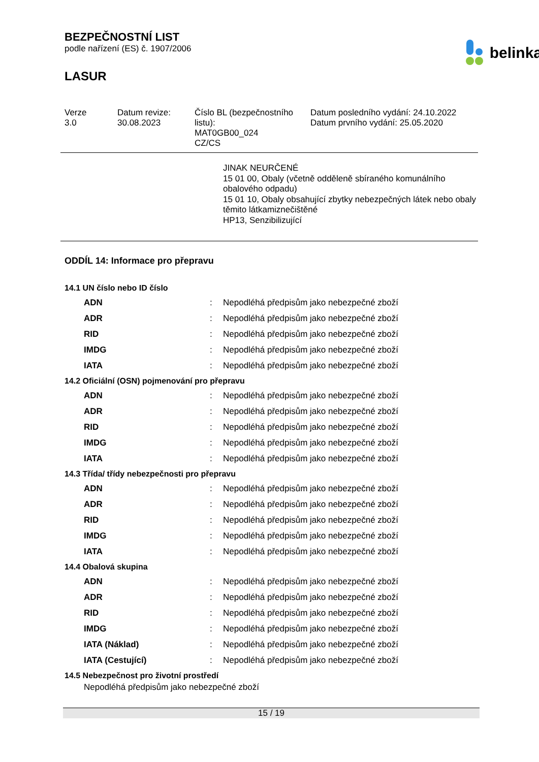BEZPEČNOSTNÍ LIST
podle nařízení (ES) č. 1907/2006
belinka
LASUR
Verze
3.0
Datum revize:
30.08.2023
Číslo BL (bezpečnostního listu):
MAT0GB00_024
CZ/CS
Datum posledního vydání: 24.10.2022
Datum prvního vydání: 25.05.2020
JINAK NEURČENÉ
15 01 00, Obaly (včetně odděleně sbíraného komunálního obalového odpadu)
15 01 10, Obaly obsahující zbytky nebezpečných látek nebo obaly těmito látkamiznečištěné
HP13, Senzibilizující
ODDÍL 14: Informace pro přepravu
14.1 UN číslo nebo ID číslo
| ADN | : | Nepodléhá předpisům jako nebezpečné zboží |
| ADR | : | Nepodléhá předpisům jako nebezpečné zboží |
| RID | : | Nepodléhá předpisům jako nebezpečné zboží |
| IMDG | : | Nepodléhá předpisům jako nebezpečné zboží |
| IATA | : | Nepodléhá předpisům jako nebezpečné zboží |
14.2 Oficiální (OSN) pojmenování pro přepravu
| ADN | : | Nepodléhá předpisům jako nebezpečné zboží |
| ADR | : | Nepodléhá předpisům jako nebezpečné zboží |
| RID | : | Nepodléhá předpisům jako nebezpečné zboží |
| IMDG | : | Nepodléhá předpisům jako nebezpečné zboží |
| IATA | : | Nepodléhá předpisům jako nebezpečné zboží |
14.3 Třída/ třídy nebezpečnosti pro přepravu
| ADN | : | Nepodléhá předpisům jako nebezpečné zboží |
| ADR | : | Nepodléhá předpisům jako nebezpečné zboží |
| RID | : | Nepodléhá předpisům jako nebezpečné zboží |
| IMDG | : | Nepodléhá předpisům jako nebezpečné zboží |
| IATA | : | Nepodléhá předpisům jako nebezpečné zboží |
14.4 Obalová skupina
| ADN | : | Nepodléhá předpisům jako nebezpečné zboží |
| ADR | : | Nepodléhá předpisům jako nebezpečné zboží |
| RID | : | Nepodléhá předpisům jako nebezpečné zboží |
| IMDG | : | Nepodléhá předpisům jako nebezpečné zboží |
| IATA (Náklad) | : | Nepodléhá předpisům jako nebezpečné zboží |
| IATA (Cestující) | : | Nepodléhá předpisům jako nebezpečné zboží |
14.5 Nebezpečnost pro životní prostředí
Nepodléhá předpisům jako nebezpečné zboží
15 / 19